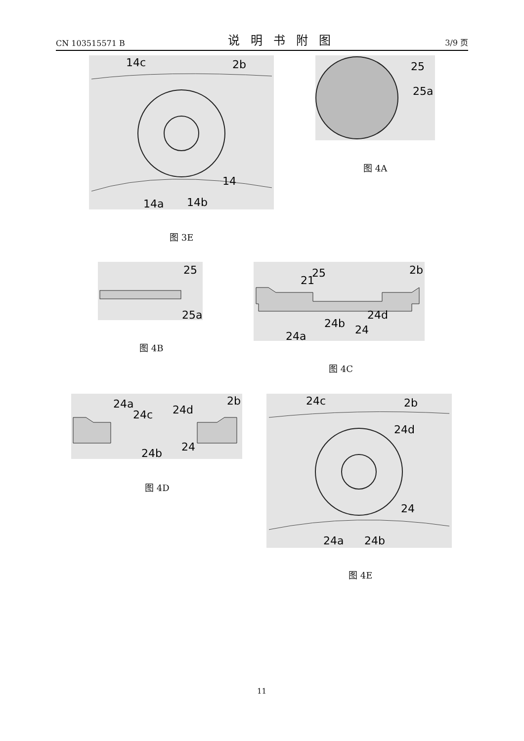CN 103515571 B 说明书附图 3/9 页
14c
2b
14
14a
14b
图 3E
25
25a
图 4A
25
25a
图 4B
25
21
2b
24d
24b
24
24a
图 4C
24a
24c
24d
2b
24b
24
图 4D
24c
2b
24d
24
24a
24b
图 4E
11